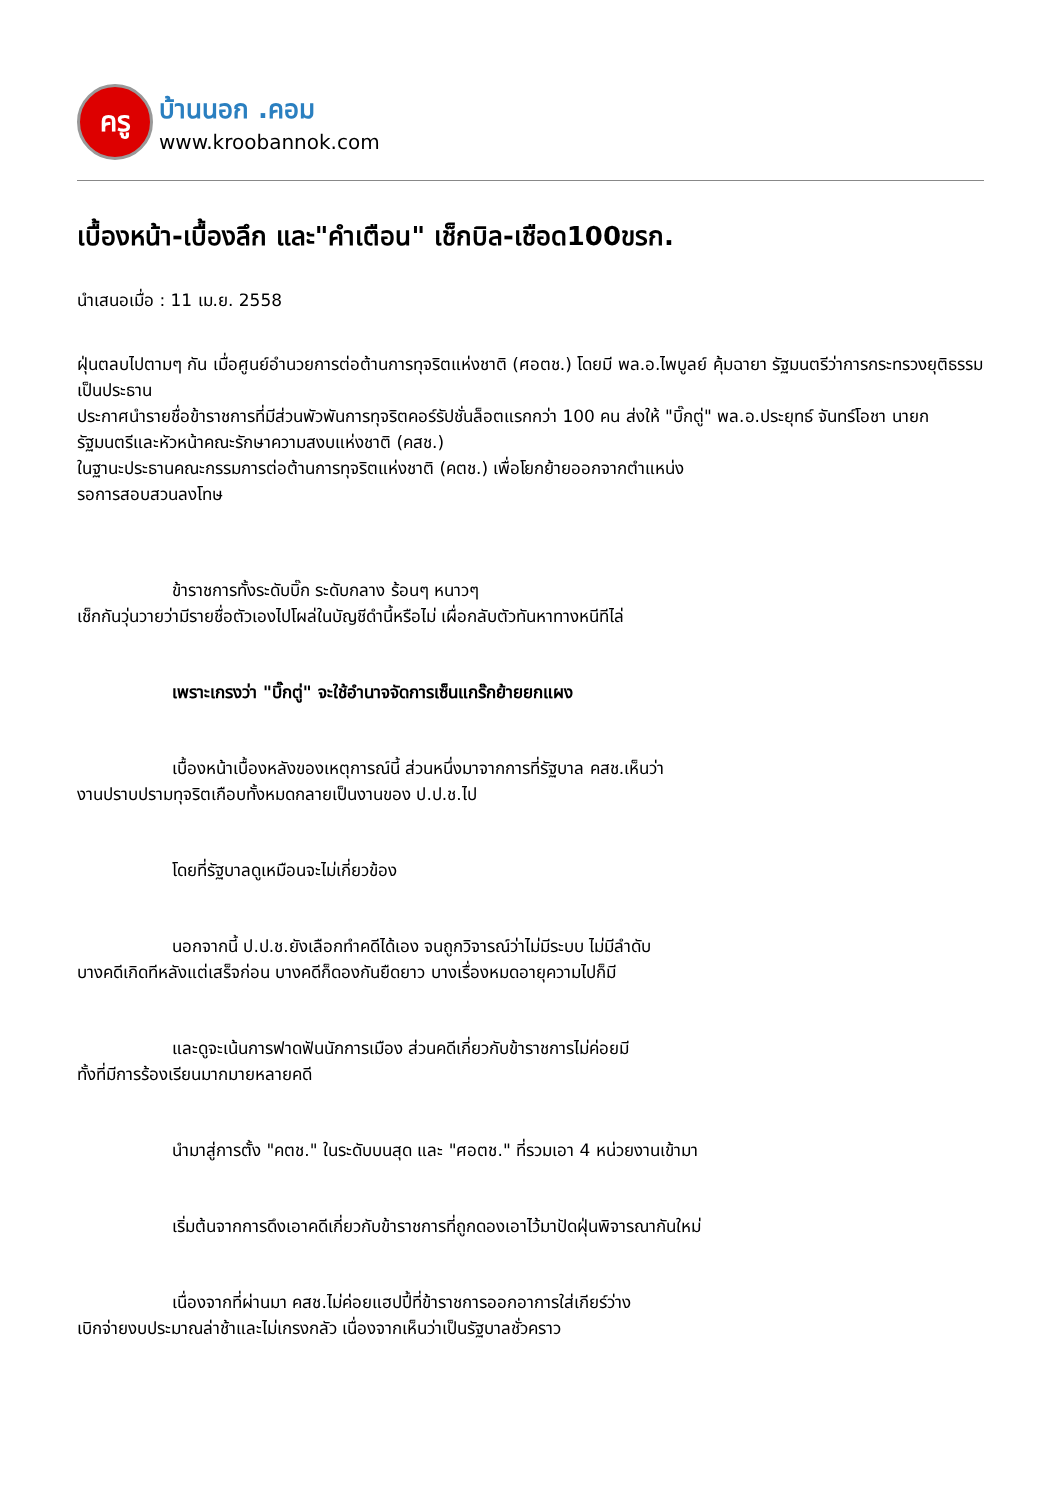ครู
บ้านนอก .คอม
www.kroobannok.com
เบื้องหน้า-เบื้องลึก และ"คำเตือน" เช็กบิล-เชือด100ขรก.
นำเสนอเมื่อ : 11 เม.ย. 2558
ฝุ่นตลบไปตามๆ กัน เมื่อศูนย์อำนวยการต่อต้านการทุจริตแห่งชาติ (ศอตช.) โดยมี พล.อ.ไพบูลย์ คุ้มฉายา รัฐมนตรีว่าการกระทรวงยุติธรรม เป็นประธาน
ประกาศนำรายชื่อข้าราชการที่มีส่วนพัวพันการทุจริตคอร์รัปชั่นล็อตแรกกว่า 100 คน ส่งให้ "บิ๊กตู่" พล.อ.ประยุทธ์ จันทร์โอชา นายกรัฐมนตรีและหัวหน้าคณะรักษาความสงบแห่งชาติ (คสช.)
ในฐานะประธานคณะกรรมการต่อต้านการทุจริตแห่งชาติ (คตช.) เพื่อโยกย้ายออกจากตำแหน่ง
รอการสอบสวนลงโทษ
ข้าราชการทั้งระดับบิ๊ก ระดับกลาง ร้อนๆ หนาวๆ
เช็กกันวุ่นวายว่ามีรายชื่อตัวเองไปโผล่ในบัญชีดำนี้หรือไม่ เผื่อกลับตัวทันหาทางหนีทีไล่
เพราะเกรงว่า "บิ๊กตู่" จะใช้อำนาจจัดการเซ็นแกร๊กย้ายยกแผง
เบื้องหน้าเบื้องหลังของเหตุการณ์นี้ ส่วนหนึ่งมาจากการที่รัฐบาล คสช.เห็นว่า
งานปราบปรามทุจริตเกือบทั้งหมดกลายเป็นงานของ ป.ป.ช.ไป
โดยที่รัฐบาลดูเหมือนจะไม่เกี่ยวข้อง
นอกจากนี้ ป.ป.ช.ยังเลือกทำคดีได้เอง จนถูกวิจารณ์ว่าไม่มีระบบ ไม่มีลำดับ
บางคดีเกิดทีหลังแต่เสร็จก่อน บางคดีก็ดองกันยืดยาว บางเรื่องหมดอายุความไปก็มี
และดูจะเน้นการฟาดฟันนักการเมือง ส่วนคดีเกี่ยวกับข้าราชการไม่ค่อยมี
ทั้งที่มีการร้องเรียนมากมายหลายคดี
นำมาสู่การตั้ง "คตช." ในระดับบนสุด และ "ศอตช." ที่รวมเอา 4 หน่วยงานเข้ามา
เริ่มต้นจากการดึงเอาคดีเกี่ยวกับข้าราชการที่ถูกดองเอาไว้มาปัดฝุ่นพิจารณากันใหม่
เนื่องจากที่ผ่านมา คสช.ไม่ค่อยแฮปปี้ที่ข้าราชการออกอาการใส่เกียร์ว่าง
เบิกจ่ายงบประมาณล่าช้าและไม่เกรงกลัว เนื่องจากเห็นว่าเป็นรัฐบาลชั่วคราว